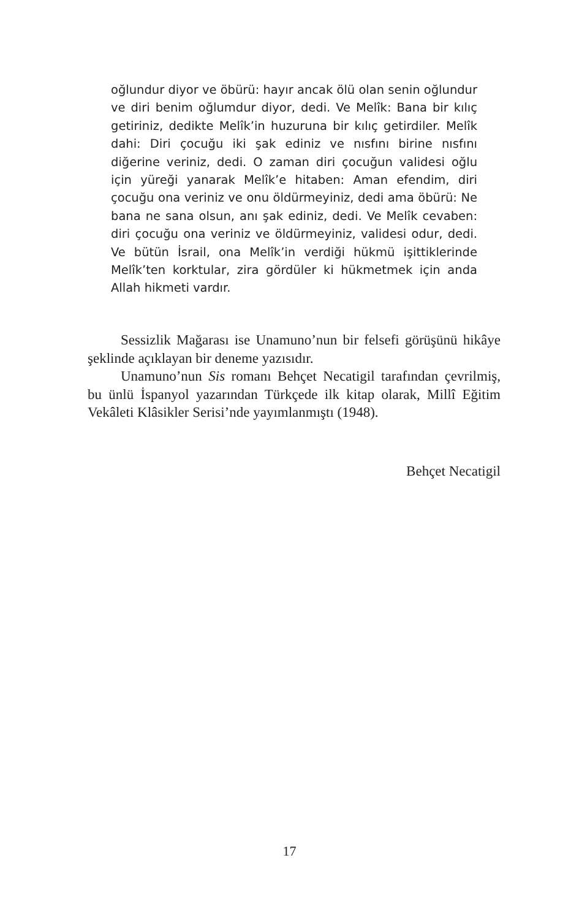oğlundur diyor ve öbürü: hayır ancak ölü olan senin oğlundur ve diri benim oğlumdur diyor, dedi. Ve Melîk: Bana bir kılıç getiriniz, dedikte Melîk’in huzuruna bir kılıç getirdiler. Melîk dahi: Diri çocuğu iki şak ediniz ve nısfını birine nısfını diğerine veriniz, dedi. O zaman diri çocuğun validesi oğlu için yüreği yanarak Melîk’e hitaben: Aman efendim, diri çocuğu ona veriniz ve onu öldürmeyiniz, dedi ama öbürü: Ne bana ne sana olsun, anı şak ediniz, dedi. Ve Melîk cevaben: diri çocuğu ona veriniz ve öldürmeyiniz, validesi odur, dedi. Ve bütün İsrail, ona Melîk’in verdiği hükmü işittiklerinde Melîk’ten korktular, zira gördüler ki hükmetmek için anda Allah hikmeti vardır.
Sessizlik Mağarası ise Unamuno’nun bir felsefi görüşünü hikâye şeklinde açıklayan bir deneme yazısıdır.
Unamuno’nun Sis romanı Behçet Necatigil tarafından çevrilmiş, bu ünlü İspanyol yazarından Türkçede ilk kitap olarak, Millî Eğitim Vekâleti Klâsikler Serisi’nde yayımlanmıştı (1948).
Behçet Necatigil
17